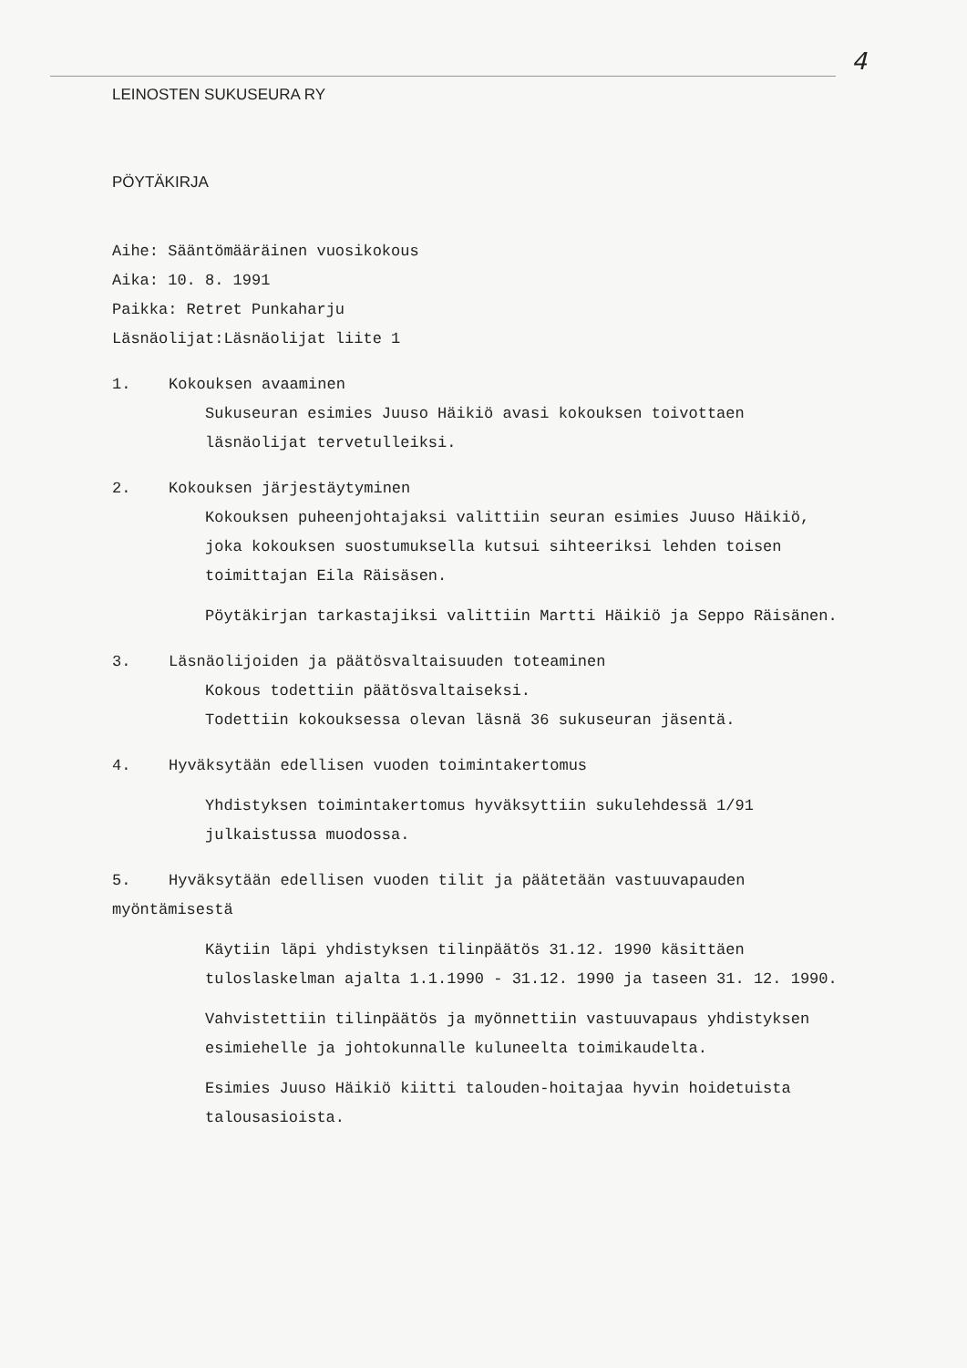4
LEINOSTEN SUKUSEURA RY
PÖYTÄKIRJA
Aihe: Sääntömääräinen vuosikokous
Aika: 10. 8. 1991
Paikka: Retret Punkaharju
Läsnäolijat:Läsnäolijat liite 1
1. Kokouksen avaaminen
Sukuseuran esimies Juuso Häikiö avasi kokouksen toivottaen läsnäolijat tervetulleiksi.
2. Kokouksen järjestäytyminen
Kokouksen puheenjohtajaksi valittiin seuran esimies Juuso Häikiö, joka kokouksen suostumuksella kutsui sihteeriksi lehden toisen toimittajan Eila Räisäsen.
Pöytäkirjan tarkastajiksi valittiin Martti Häikiö ja Seppo Räisänen.
3. Läsnäolijoiden ja päätösvaltaisuuden toteaminen
Kokous todettiin päätösvaltaiseksi.
Todettiin kokouksessa olevan läsnä 36 sukuseuran jäsentä.
4. Hyväksytään edellisen vuoden toimintakertomus
Yhdistyksen toimintakertomus hyväksyttiin sukulehdessä 1/91 julkaistussa muodossa.
5. Hyväksytään edellisen vuoden tilit ja päätetään vastuuvapauden myöntämisestä
Käytiin läpi yhdistyksen tilinpäätös 31.12. 1990 käsittäen tuloslaskelman ajalta 1.1.1990 - 31.12. 1990 ja taseen 31. 12. 1990.
Vahvistettiin tilinpäätös ja myönnettiin vastuuvapaus yhdistyksen esimiehelle ja johtokunnalle kuluneelta toimikaudelta.
Esimies Juuso Häikiö kiitti talouden-hoitajaa hyvin hoidetuista talousasioista.